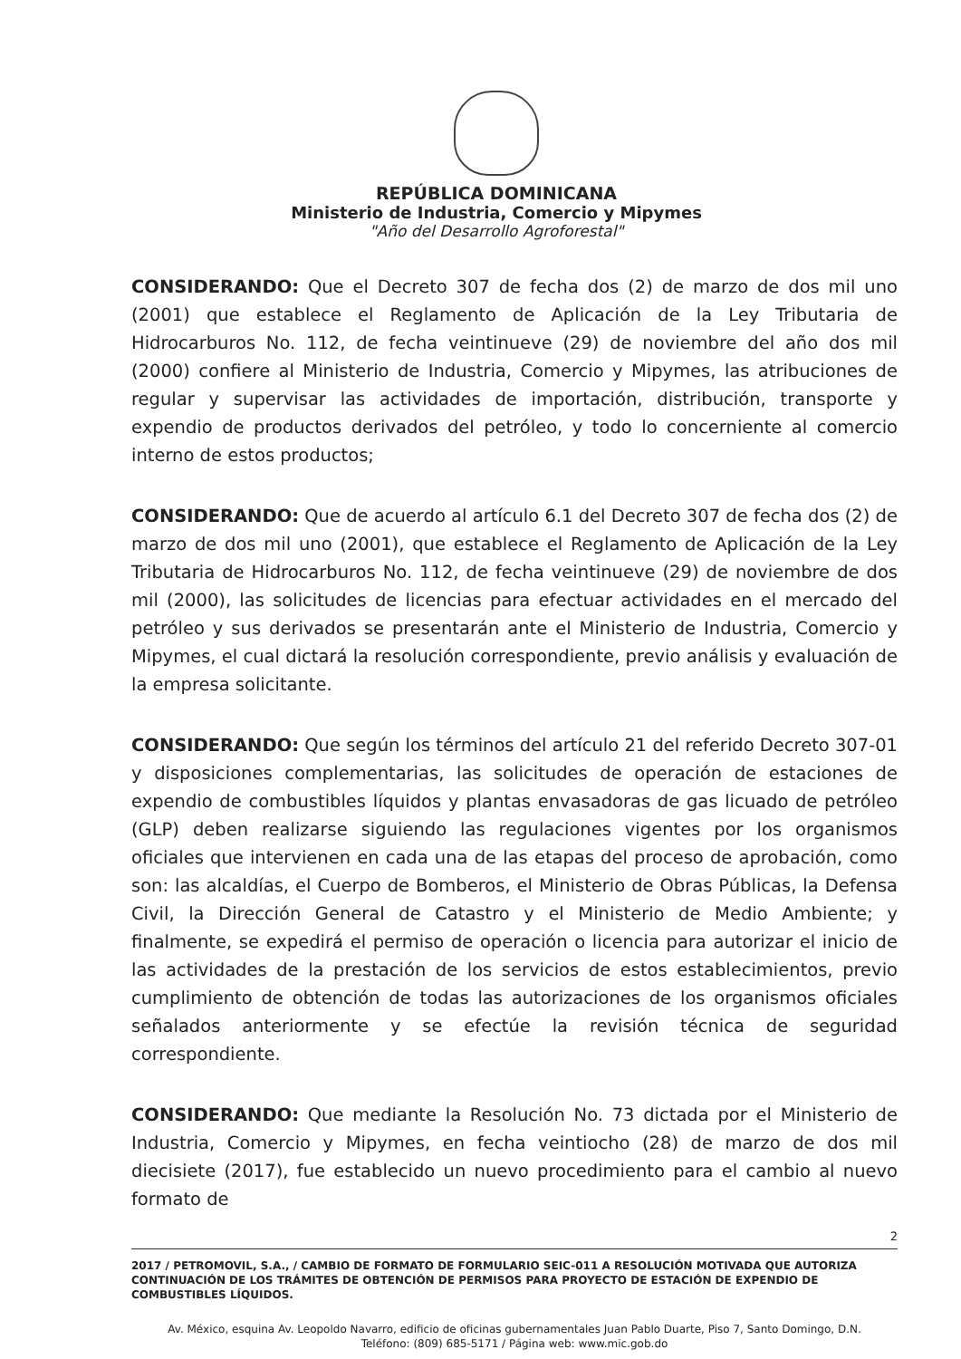REPÚBLICA DOMINICANA
Ministerio de Industria, Comercio y Mipymes
"Año del Desarrollo Agroforestal"
CONSIDERANDO: Que el Decreto 307 de fecha dos (2) de marzo de dos mil uno (2001) que establece el Reglamento de Aplicación de la Ley Tributaria de Hidrocarburos No. 112, de fecha veintinueve (29) de noviembre del año dos mil (2000) confiere al Ministerio de Industria, Comercio y Mipymes, las atribuciones de regular y supervisar las actividades de importación, distribución, transporte y expendio de productos derivados del petróleo, y todo lo concerniente al comercio interno de estos productos;
CONSIDERANDO: Que de acuerdo al artículo 6.1 del Decreto 307 de fecha dos (2) de marzo de dos mil uno (2001), que establece el Reglamento de Aplicación de la Ley Tributaria de Hidrocarburos No. 112, de fecha veintinueve (29) de noviembre de dos mil (2000), las solicitudes de licencias para efectuar actividades en el mercado del petróleo y sus derivados se presentarán ante el Ministerio de Industria, Comercio y Mipymes, el cual dictará la resolución correspondiente, previo análisis y evaluación de la empresa solicitante.
CONSIDERANDO: Que según los términos del artículo 21 del referido Decreto 307-01 y disposiciones complementarias, las solicitudes de operación de estaciones de expendio de combustibles líquidos y plantas envasadoras de gas licuado de petróleo (GLP) deben realizarse siguiendo las regulaciones vigentes por los organismos oficiales que intervienen en cada una de las etapas del proceso de aprobación, como son: las alcaldías, el Cuerpo de Bomberos, el Ministerio de Obras Públicas, la Defensa Civil, la Dirección General de Catastro y el Ministerio de Medio Ambiente; y finalmente, se expedirá el permiso de operación o licencia para autorizar el inicio de las actividades de la prestación de los servicios de estos establecimientos, previo cumplimiento de obtención de todas las autorizaciones de los organismos oficiales señalados anteriormente y se efectúe la revisión técnica de seguridad correspondiente.
CONSIDERANDO: Que mediante la Resolución No. 73 dictada por el Ministerio de Industria, Comercio y Mipymes, en fecha veintiocho (28) de marzo de dos mil diecisiete (2017), fue establecido un nuevo procedimiento para el cambio al nuevo formato de
2
2017 / PETROMOVIL, S.A., / CAMBIO DE FORMATO DE FORMULARIO SEIC-011 A RESOLUCIÓN MOTIVADA QUE AUTORIZA CONTINUACIÓN DE LOS TRÁMITES DE OBTENCIÓN DE PERMISOS PARA PROYECTO DE ESTACIÓN DE EXPENDIO DE COMBUSTIBLES LÍQUIDOS.
Av. México, esquina Av. Leopoldo Navarro, edificio de oficinas gubernamentales Juan Pablo Duarte, Piso 7, Santo Domingo, D.N.
Teléfono: (809) 685-5171 / Página web: www.mic.gob.do